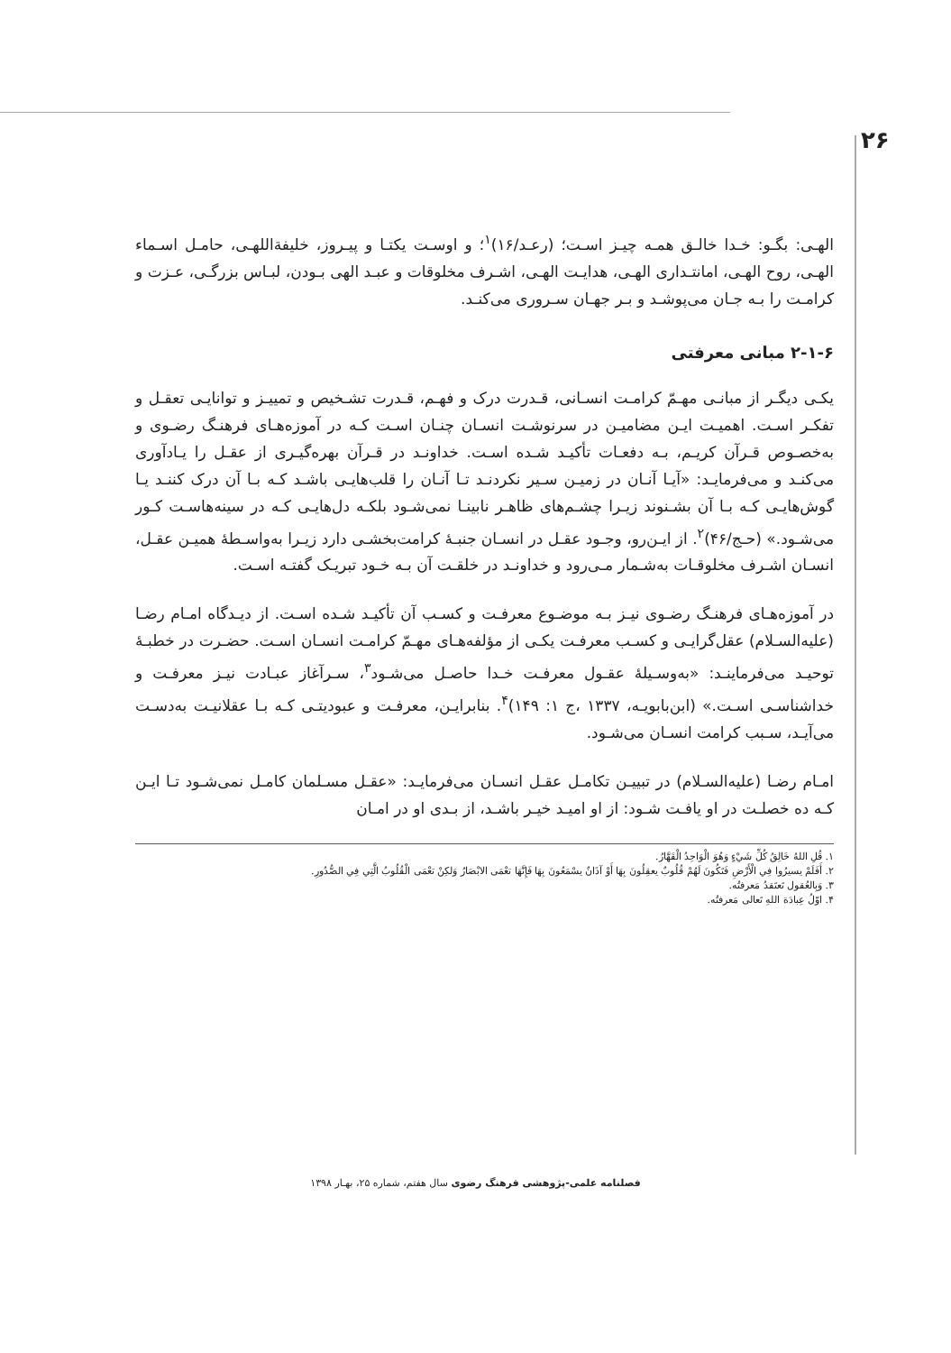۲۶
الهـی: بگـو: خـدا خالـق همـه چیـز اسـت؛ (رعـد/۱۶)<sup>۱</sup>؛ و اوسـت یکتـا و پیـروز، خلیفةاللهـی، حامـل اسـماء الهـی، روح الهـی، امانتـداری الهـی، هدایـت الهـی، اشـرف مخلوقات و عبـد الهی بـودن، لبـاس بزرگـی، عـزت و کرامـت را بـه جـان می‌پوشـد و بـر جهـان سـروری می‌کنـد.
۲-۱-۶ مبانی معرفتی
یکـی دیگـر از مبانـی مهـمّ کرامـت انسـانی، قـدرت درک و فهـم، قـدرت تشـخیص و تمییـز و توانایـی تعقـل و تفکـر اسـت. اهمیـت ایـن مضامیـن در سرنوشـت انسـان چنـان اسـت کـه در آموزه‌هـای فرهنـگ رضـوی و به‌خصـوص قـرآن کریـم، بـه دفعـات تأکیـد شـده اسـت. خداونـد در قـرآن بهره‌گیـری از عقـل را یـادآوری می‌کنـد و می‌فرمایـد: «آیـا آنـان در زمیـن سـیر نکردنـد تـا آنـان را قلب‌هایـی باشـد کـه بـا آن درک کننـد یـا گوش‌هایـی کـه بـا آن بشـنوند زیـرا چشـم‌های ظاهـر نابینـا نمی‌شـود بلکـه دل‌هایـی کـه در سینه‌هاسـت کـور می‌شـود.» (حـج/۴۶)<sup>۲</sup>. از ایـن‌رو، وجـود عقـل در انسـان جنبـهٔ کرامت‌بخشـی دارد زیـرا به‌واسـطهٔ همیـن عقـل، انسـان اشـرف مخلوقـات به‌شـمار مـی‌رود و خداونـد در خلقـت آن بـه خـود تبریـک گفتـه اسـت.
در آموزه‌هـای فرهنـگ رضـوی نیـز بـه موضـوع معرفـت و کسـب آن تأکیـد شـده اسـت. از دیـدگاه امـام رضـا (علیه‌السـلام) عقل‌گرایـی و کسـب معرفـت یکـی از مؤلفه‌هـای مهـمّ کرامـت انسـان اسـت. حضـرت در خطبـهٔ توحیـد می‌فرماینـد: «به‌وسـیلهٔ عقـول معرفـت خـدا حاصـل می‌شـود<sup>۳</sup>، سـرآغاز عبـادت نیـز معرفـت و خداشناسـی اسـت.» (ابن‌بابویـه، ۱۳۳۷ ،ج ۱: ۱۴۹)<sup>۴</sup>. بنابرایـن، معرفـت و عبودیتـی کـه بـا عقلانیـت به‌دسـت می‌آیـد، سـبب کرامت انسـان می‌شـود.
امـام رضـا (علیه‌السـلام) در تبییـن تکامـل عقـل انسـان می‌فرمایـد: «عقـل مسـلمان کامـل نمی‌شـود تـا ایـن کـه ده خصلـت در او یافـت شـود: از او امیـد خیـر باشـد، از بـدی او در امـان
۱. قُلِ اللهُ خَالِقُ كُلِّ شَيْءٍ وَهُوَ الْوَاحِدُ الْقَهَّارُ.
۲. أَفَلَمْ يسيرُوا فِي الْأَرْضِ فَتَكُونَ لَهُمْ قُلُوبٌ يعقِلُونَ بِهَا أَوْ آذَانٌ يسْمَعُونَ بِهَا فَإِنَّهَا تعْمَى الابْصَارُ وَلكِنْ تعْمَى الْقُلُوبُ الَّتِي فِي الصُّدُورِ.
۳. وَبِالعُقول تَعتَقدُ مَعرفتُه.
۴. اوّلُ عِبادَة اللهِ تَعالی مَعرفتُه.
فصلنامه علمی-پژوهشی فرهنگ رضوی سال هفتم، شماره ۲۵، بهـار ۱۳۹۸